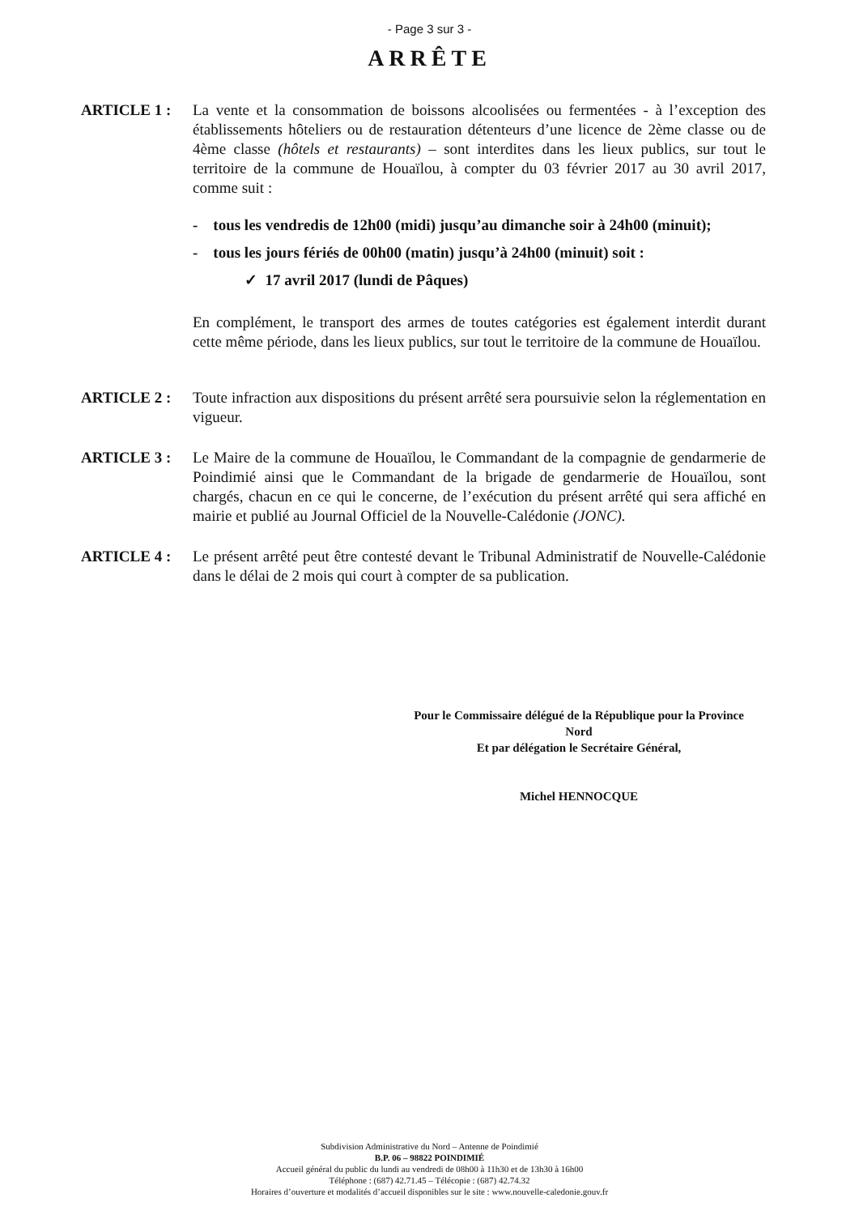- Page 3 sur 3 -
ARRÊTE
ARTICLE 1 : La vente et la consommation de boissons alcoolisées ou fermentées - à l’exception des établissements hôteliers ou de restauration détenteurs d’une licence de 2ème classe ou de 4ème classe (hôtels et restaurants) – sont interdites dans les lieux publics, sur tout le territoire de la commune de Houaïlou, à compter du 03 février 2017 au 30 avril 2017, comme suit :
- tous les vendredis de 12h00 (midi) jusqu’au dimanche soir à 24h00 (minuit);
- tous les jours fériés de 00h00 (matin) jusqu’à 24h00 (minuit) soit :
✓ 17 avril 2017 (lundi de Pâques)
En complément, le transport des armes de toutes catégories est également interdit durant cette même période, dans les lieux publics, sur tout le territoire de la commune de Houaïlou.
ARTICLE 2 : Toute infraction aux dispositions du présent arrêté sera poursuivie selon la réglementation en vigueur.
ARTICLE 3 : Le Maire de la commune de Houaïlou, le Commandant de la compagnie de gendarmerie de Poindimié ainsi que le Commandant de la brigade de gendarmerie de Houaïlou, sont chargés, chacun en ce qui le concerne, de l’exécution du présent arrêté qui sera affiché en mairie et publié au Journal Officiel de la Nouvelle-Calédonie (JONC).
ARTICLE 4 : Le présent arrêté peut être contesté devant le Tribunal Administratif de Nouvelle-Calédonie dans le délai de 2 mois qui court à compter de sa publication.
Pour le Commissaire délégué de la République pour la Province Nord
Et par délégation le Secrétaire Général,
Michel HENNOCQUE
Subdivision Administrative du Nord – Antenne de Poindimié
B.P. 06 – 98822 POINDIMIÉ
Accueil général du public du lundi au vendredi de 08h00 à 11h30 et de 13h30 à 16h00
Téléphone : (687) 42.71.45 – Télécopie : (687) 42.74.32
Horaires d’ouverture et modalités d’accueil disponibles sur le site : www.nouvelle-caledonie.gouv.fr